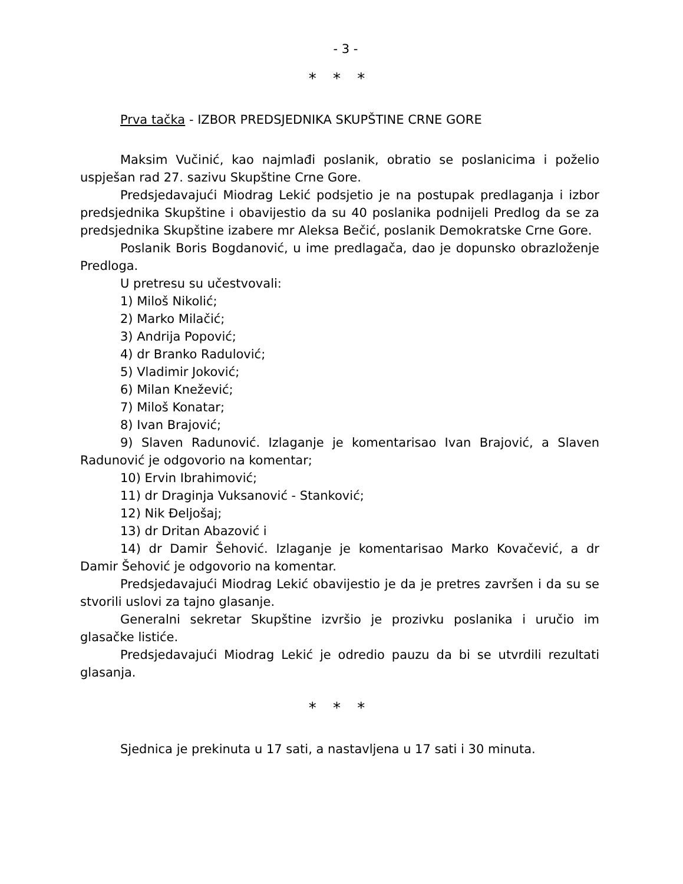- 3 -
* * *
Prva tačka - IZBOR PREDSJEDNIKA SKUPŠTINE CRNE GORE
Maksim Vučinić, kao najmlađi poslanik, obratio se poslanicima i poželio uspješan rad 27. sazivu Skupštine Crne Gore.
Predsjedavajući Miodrag Lekić podsjetio je na postupak predlaganja i izbor predsjednika Skupštine i obavijestio da su 40 poslanika podnijeli Predlog da se za predsjednika Skupštine izabere mr Aleksa Bečić, poslanik Demokratske Crne Gore.
Poslanik Boris Bogdanović, u ime predlagača, dao je dopunsko obrazloženje Predloga.
U pretresu su učestvovali:
1) Miloš Nikolić;
2) Marko Milačić;
3) Andrija Popović;
4) dr Branko Radulović;
5) Vladimir Joković;
6) Milan Knežević;
7) Miloš Konatar;
8) Ivan Brajović;
9) Slaven Radunović. Izlaganje je komentarisao Ivan Brajović, a Slaven Radunović je odgovorio na komentar;
10) Ervin Ibrahimović;
11) dr Draginja Vuksanović - Stanković;
12) Nik Đeljošaj;
13) dr Dritan Abazović i
14) dr Damir Šehović. Izlaganje je komentarisao Marko Kovačević, a dr Damir Šehović je odgovorio na komentar.
Predsjedavajući Miodrag Lekić obavijestio je da je pretres završen i da su se stvorili uslovi za tajno glasanje.
Generalni sekretar Skupštine izvršio je prozivku poslanika i uručio im glasačke listiće.
Predsjedavajući Miodrag Lekić je odredio pauzu da bi se utvrdili rezultati glasanja.
* * *
Sjednica je prekinuta u 17 sati, a nastavljena u 17 sati i 30 minuta.